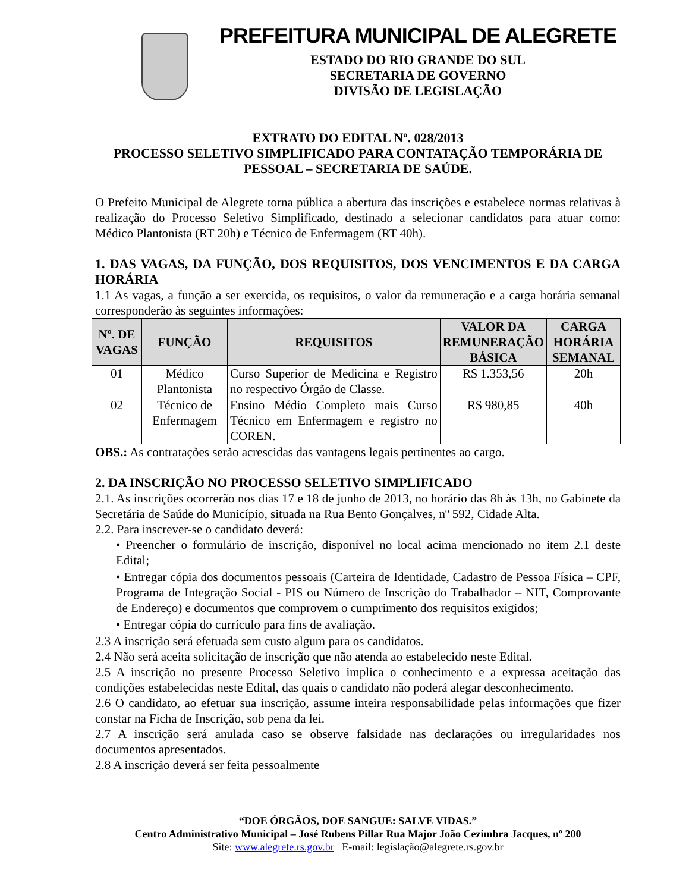PREFEITURA MUNICIPAL DE ALEGRETE
ESTADO DO RIO GRANDE DO SUL
SECRETARIA DE GOVERNO
DIVISÃO DE LEGISLAÇÃO
EXTRATO DO EDITAL Nº. 028/2013
PROCESSO SELETIVO SIMPLIFICADO PARA CONTATAÇÃO TEMPORÁRIA DE PESSOAL – SECRETARIA DE SAÚDE.
O Prefeito Municipal de Alegrete torna pública a abertura das inscrições e estabelece normas relativas à realização do Processo Seletivo Simplificado, destinado a selecionar candidatos para atuar como: Médico Plantonista (RT 20h) e Técnico de Enfermagem (RT 40h).
1. DAS VAGAS, DA FUNÇÃO, DOS REQUISITOS, DOS VENCIMENTOS E DA CARGA HORÁRIA
1.1 As vagas, a função a ser exercida, os requisitos, o valor da remuneração e a carga horária semanal corresponderão às seguintes informações:
| Nº. DE VAGAS | FUNÇÃO | REQUISITOS | VALOR DA REMUNERAÇÃO BÁSICA | CARGA HORÁRIA SEMANAL |
| --- | --- | --- | --- | --- |
| 01 | Médico Plantonista | Curso Superior de Medicina e Registro no respectivo Órgão de Classe. | R$ 1.353,56 | 20h |
| 02 | Técnico de Enfermagem | Ensino Médio Completo mais Curso Técnico em Enfermagem e registro no COREN. | R$ 980,85 | 40h |
OBS.: As contratações serão acrescidas das vantagens legais pertinentes ao cargo.
2. DA INSCRIÇÃO NO PROCESSO SELETIVO SIMPLIFICADO
2.1. As inscrições ocorrerão nos dias 17 e 18 de junho de 2013, no horário das 8h às 13h, no Gabinete da Secretária de Saúde do Município, situada na Rua Bento Gonçalves, nº 592, Cidade Alta.
2.2. Para inscrever-se o candidato deverá:
• Preencher o formulário de inscrição, disponível no local acima mencionado no item 2.1 deste Edital;
• Entregar cópia dos documentos pessoais (Carteira de Identidade, Cadastro de Pessoa Física – CPF, Programa de Integração Social - PIS ou Número de Inscrição do Trabalhador – NIT, Comprovante de Endereço) e documentos que comprovem o cumprimento dos requisitos exigidos;
• Entregar cópia do currículo para fins de avaliação.
2.3 A inscrição será efetuada sem custo algum para os candidatos.
2.4 Não será aceita solicitação de inscrição que não atenda ao estabelecido neste Edital.
2.5 A inscrição no presente Processo Seletivo implica o conhecimento e a expressa aceitação das condições estabelecidas neste Edital, das quais o candidato não poderá alegar desconhecimento.
2.6 O candidato, ao efetuar sua inscrição, assume inteira responsabilidade pelas informações que fizer constar na Ficha de Inscrição, sob pena da lei.
2.7 A inscrição será anulada caso se observe falsidade nas declarações ou irregularidades nos documentos apresentados.
2.8 A inscrição deverá ser feita pessoalmente
“DOE ÓRGÃOS, DOE SANGUE: SALVE VIDAS.”
Centro Administrativo Municipal – José Rubens Pillar Rua Major João Cezimbra Jacques, nº 200
Site: www.alegrete.rs.gov.br E-mail: legislação@alegrete.rs.gov.br